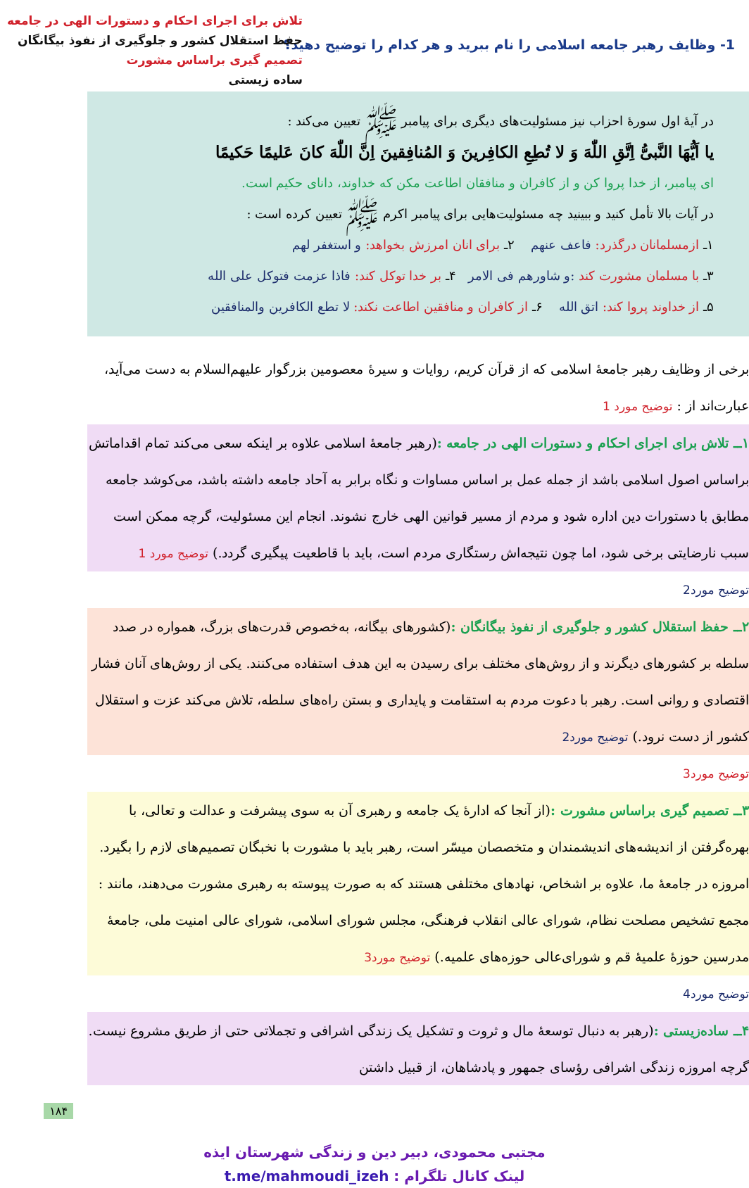1- وظایف رهبر جامعه اسلامی را نام ببرید و هر کدام را توضیح دهید؟
تلاش برای اجرای احکام و دستورات الهی در جامعه
حفظ استقلال کشور و جلوگیری از نفوذ بیگانگان
تصمیم گیری براساس مشورت
ساده زیستی
در آیهٔ اول سورهٔ احزاب نیز مسئولیت‌های دیگری برای پیامبر ﷺ تعیین می‌کند :
یا اَیُّهَا النَّبیُّ اِتَّقِ اللّٰهَ وَ لا تُطِعِ الکافِرینَ وَ المُنافِقینَ اِنَّ اللّٰهَ کانَ عَلیمًا حَکیمًا
ای پیامبر، از خدا پروا کن و از کافران و منافقان اطاعت مکن که خداوند، دانای حکیم است.
در آیات بالا تأمل کنید و ببینید چه مسئولیت‌هایی برای پیامبر اکرم ﷺ تعیین کرده است :
۱ـ ازمسلمانان درگذرد: فاعف عنهم ۲ـ برای انان امرزش بخواهد: و استغفر لهم
۳ـ با مسلمان مشورت کند :و شاورهم فی الامر ۴ـ بر خدا توکل کند: فاذا عزمت فتوکل علی الله
۵ـ از خداوند پروا کند: اتق الله ۶ـ از کافران و منافقین اطاعت نکند: لا تطع الکافرین والمنافقین
برخی از وظایف رهبر جامعهٔ اسلامی که از قرآن کریم، روایات و سیرهٔ معصومین بزرگوار علیهم‌السلام به دست می‌آید، عبارت‌اند از : توضیح مورد 1
۱ــ تلاش برای اجرای احکام و دستورات الهی در جامعه :(رهبر جامعهٔ اسلامی علاوه بر اینکه سعی می‌کند تمام اقداماتش براساس اصول اسلامی باشد از جمله عمل بر اساس مساوات و نگاه برابر به آحاد جامعه داشته باشد، می‌کوشد جامعه مطابق با دستورات دین اداره شود و مردم از مسیر قوانین الهی خارج نشوند. انجام این مسئولیت، گرچه ممکن است سبب نارضایتی برخی شود، اما چون نتیجه‌اش رستگاری مردم است، باید با قاطعیت پیگیری گردد.) توضیح مورد 1
توضیح مورد2
۲ــ حفظ استقلال کشور و جلوگیری از نفوذ بیگانگان :(کشورهای بیگانه، به‌خصوص قدرت‌های بزرگ، همواره در صدد سلطه بر کشورهای دیگرند و از روش‌های مختلف برای رسیدن به این هدف استفاده می‌کنند. یکی از روش‌های آنان فشار اقتصادی و روانی است. رهبر با دعوت مردم به استقامت و پایداری و بستن راه‌های سلطه، تلاش می‌کند عزت و استقلال کشور از دست نرود.) توضیح مورد2
توضیح مورد3
۳ــ تصمیم گیری براساس مشورت :(از آنجا که ادارهٔ یک جامعه و رهبری آن به سوی پیشرفت و عدالت و تعالی، با بهره‌گرفتن از اندیشه‌های اندیشمندان و متخصصان میسّر است، رهبر باید با مشورت با نخبگان تصمیم‌های لازم را بگیرد. امروزه در جامعهٔ ما، علاوه بر اشخاص، نهادهای مختلفی هستند که به صورت پیوسته به رهبری مشورت می‌دهند، مانند : مجمع تشخیص مصلحت نظام، شورای عالی انقلاب فرهنگی، مجلس شورای اسلامی، شورای عالی امنیت ملی، جامعهٔ مدرسین حوزهٔ علمیهٔ قم و شورای‌عالی حوزه‌های علمیه.) توضیح مورد3
توضیح مورد4
۴ــ ساده‌زیستی :(رهبر به دنبال توسعهٔ مال و ثروت و تشکیل یک زندگی اشرافی و تجملاتی حتی از طریق مشروع نیست. گرچه امروزه زندگی اشرافی رؤسای جمهور و پادشاهان، از قبیل داشتن
۱۸۴
مجتبی محمودی، دبیر دین و زندگی شهرستان ایذه
لینک کانال تلگرام : t.me/mahmoudi_izeh